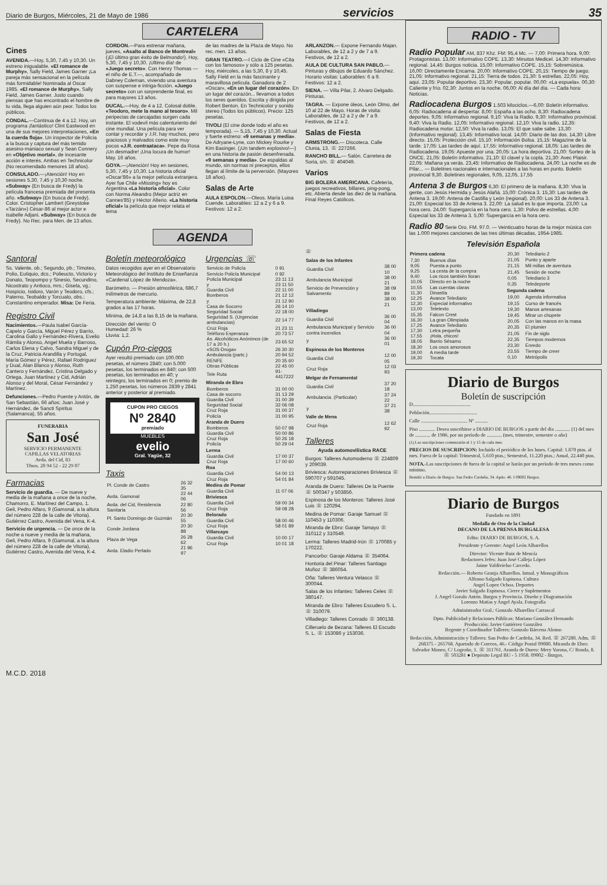Diario de Burgos, Miércoles, 21 de Mayo de 1986 servicios 35
CARTELERA
Cines
AVENIDA.—Hoy, 5,30, 7,45 y 10,30. Un estreno inigualable. «El romance de Murphy», Sally Field, James Garner ¡La pareja más sensacional en la película más formidable! Nominada al Oscar 1985. «El romance de Murphy», Sally Field, James Garner. Justo cuando piensas que has encontrado el hombre de tu vida, llega alguien aún peor. Todos los públicos.
CONDAL.—Continua de 4 a 12. Hoy, un programa ¡fantástico! Clint Eastwood en una de sus mejores interpretaciones, «En la cuerda floja». Un inspector de Policía a la busca y captura del más temido asesino-maniaco sexual y Sean Connery en «Objetivo mortal», de incesante acción e interés. Ambas en Technicolor (No recomendado menores 18 años).
CONSULADO.—¡Atención! Hoy en sesiones 5,30, 7,45 y 10,30 noche. «Subway» (En busca de Fredy) la película francesa premiada del presenta año. «Subway» (En busca de Fredy). Color. Cristopher Lambert (Greystoke «Tarzán») César-86 al mejor actor e Isabelle Adjani. «Subway» (En busca de Fredy). No Rec. para Men. de 13 años.
CORDON.—Para estrenar mañana, jueves, «Asalto al Banco de Montreal» (¡El último gran éxito de Belmondo!). Hoy, 5,30, 7,45 y 10,30. ¡Ultimo día! de «Juego secreto». Con Henry Thomas —el niño de E.T.—, acompañado de Dabney Coleman, viviendo una aventura con suspense e intriga-ficción. «Juego secreto» con un sorprendente final, es para mayores 13 años.
DUCAL.—Hoy, de 4 a 12. Colosal doble. «Teodoro, mete la mano al tesoro». Mil peripecias de carcajadas surgen cada instante. El vodevil más calenturiento del cine mundial. Una película para ver contar y recordar y J.R. hay muchos, pero graciosos y malvados como este muy pocos «J.R. contraataca». Pepe da Rosa ¡Un desmadre! ¡Una locura de humor! May. 16 años.
GOYA.—¡Atención! Hoy en sesiones, 5,30, 7,45 y 10,30. La historia oficial «Oscar'86» a la mejor película extranjera. Ayer fue Chile «Missing» hoy es Argentina «La historia oficial». Color con Norma Aleandro (Mejor actriz en Cannes'85) y Héctor Alterio. «La historia oficial» la película que mejor relata el tema
de las madres de la Plaza de Mayo. No rec. men. 13 años.
GRAN TEATRO.—I Ciclo de Cine «Cita con los famosos» y sólo a 125 pesetas. Hoy, miércoles, a las 5,30, 8 y 10,45. Sally Field en la más fascinante y maravillosa película. Ganadora de 2 «Oscar», «En un lugar del corazón». En un lugar del corazón... llevamos a todos los seres queridos. Escrita y dirigida por Robert Benton. En Technicolor y sonido stereo (Todos los públicos). Precio: 125 pesetas.
TIVOLI (El cine donde todo el año es temporada). — 5,15, 7,45 y 10,30. Actual y fuerte estreno: «9 semanas y media». De Adryane-Lyne, con Mickey Rourke y Kim Basinger. (¡Un tandem explosivo!—) en una historia de pasión desenfrenada. «9 semanas y media». De espaldas al mundo, sin normas ni preceptos, ellos llegan al límite de la perversión. (Mayores 18 años).
Salas de Arte
AULA ESPOLON.—Oleos. María Luisa Cuende. Laborables: 12 a 2 y 6 a 9. Festivos: 12 a 2.
ARLANZON.— Expone Fernando Majan. Laborables, de 12 a 2 y de 7 a 9. Festivos, de 12 a 2.
AULA DE CULTURA SAN PABLO.— Pinturas y dibujos de Eduardo Sánchez. Horario visitas: Laborables: 6 a 9. Festivos: 12 a 2.
SIENA. — Villa Pilar, 2. Alvaro Delgado. Pinturas.
TAGRA. — Expone óleos, León Olmo, del 10 al 22 de Mayo. Horas de visita: Laborables, de 12 a 2 y de 7 a 9. Festivos, de 12 a 2.
Salas de Fiesta
ARMSTRONG.— Discoteca. Calle Clunia, 13. ☏ 227266.
RANCHO BILL.— Salón. Carretera de Soria, s/n. ☏ 404049.
Varios
BIG BOLERA AMERICANA. Cafetería, juegos recreativos, billares, ping-pong, etc. Abierta desde las diez de la mañana. Final Reyes Católicos.
AGENDA
Santoral
Ss. Valente, ob.; Segundo, pb.; Timoteo, Polio, Eutiquio, dcs.; Polieucto, Victorio y Donato, Teopompo y Sinesio, Secundino, Nicostrato y Antioco, mrs.; Gisela, vg.; Hospicio, Isidoro, Varón y Teodoro, cfs.; Paterno, Teobaldo y Torcuato, obs.; Constantino emperador. Misa: De Feria.
Registro Civil
Nacimientos.—Paula Isabel García-Capelo y García, Miguel Pérez y Barrio, Carolina Gallo y Fernández-Rivera, Evelio Rámila y Alonso, Angel Muela y Barroso, Carlos Elena y Calvo, Sandra Miguel y de la Cruz, Patricia Arandilla y Portugal, María Gómez y Pérez, Rafael Rodríguez y Dual, Alan Blanco y Alonso, Ruth Cantero y Fernández, Cristina Delgado y Ortega, Juan Martínez y Cid, Adrián Alonso y del Moral, César Fernández y Martínez.
Defunciones.—Pedro Puente y Antón, de San Sebastián, 66 años; Juan José y Hernández, de Sancti Spiritus (Salamanca), 55 años.
FUNERARIA
San José
SERVICIO PERMANENTE
CAPILLAS VELATORIAS
Avda. del Cid, 83
Tfnos. 20 94 52 - 22 29 07
Farmacias
Servicio de guardia. — De nueve y media de la mañana a once de la noche, Chamorro, E. Martínez del Campo, 1. Geli, Pedro Alfaro, 9 (Gamonal, a la altura del número 228 de la calle de Vitoria). Gutiérrez Castro, Avenida del Vena, K-4.
Servicio de urgencia. — De once de la noche a nueve y media de la mañana, Geli, Pedro Alfaro, 9 (Gamonal, a la altura del número 228 de la calle de Vitoria). Gutiérrez Castro, Avenida del Vena, K-4.
Boletín meteorológico
Datos recogidos ayer en el Observatorio Meteorológico del Instituto de Enseñanza «Cardenal López de Mendoza».
Barómetro. — Presión atmosférica, 686,7 milímetros de mercurio.
Temperatura ambiente: Máxima, de 22,8 grados a las 17 horas.
Mínima, de 14,8 a las 8,15 de la mañana.
Dirección del viento: O
Humedad: 26 %
Lluvia: 1,2.
Cupón Pro-ciegos
Ayer resultó premiado con 100.000 pesetas, el número 2840; con 5.000 pesetas, los terminados en 840; con 500 pesetas, los terminados en 40; y reintegro, los terminados en 0; premio de 1.250 pesetas, los números 2839 y 2841 anterior y posterior al premiado.
CUPON PRO CIEGOS
Nº 2840
premiado
MUEBLES
evelio
Gral. Yagüe, 32
Taxis
| Pl. Conde de Castro | 26 32 35 |
| Avda. Gamonal | 22 44 06 |
| Avda. del Cid, Residencia Sanitaria | 22 80 56 |
| Pl. Santo Domingo de Guzmán | 20 30 55 |
| Conde Jordana | 20 30 88 |
| Plaza de Vega | 26 28 62 |
| Avda. Eladio Perlado | 21 96 97 |
Urgencias ☏
| Servicio de Policía | 0 91 |
| Servicio Policía Municipal | 0 92 |
| Policía Municipal | 23 11 13 |
| y | 23 11 50 |
| Guardia Civil | 22 11 00 |
| Bomberos | 21 12 12 |
| y | 21 12 90 |
| Casa de Socorro | 26 14 10 |
| Seguridad Social | 22 18 00 |
| Seguridad S. (Urgencias ambulancias) | 22 14 77 |
| Cruz Roja | 21 23 11 |
| Teléfono Esperanza | 20 73 57 |
| As. Alcohólicos Anónimos (de 17 a 20 h.) | 23 65 52 |
| «SOS-Droga» | 26 30 30 |
| Ambulancia (partc.) | 20 94 52 |
| RENFE | 20 35 60 |
| Obras Públicas | 22 45 00 |
| Tele Ruta | 91-4417222 |
| Miranda de Ebro | |
| Bomberos | 31 00 00 |
| Casa de socorro | 31 13 29 |
| Guardia Civil | 31 00 39 |
| Seguridad Social | 32 06 08 |
| Cruz Roja | 31 00 37 |
| Policía | 31 00 95 |
| Aranda de Duero | |
| Bomberos | 50 07 98 |
| Guardia Civil | 50 00 86 |
| Cruz Roja | 50 26 18 |
| Policía | 50 29 04 |
| Lerma | |
| Guardia Civil | 17 00 37 |
| Cruz Roja | 17 00 60 |
| Roa | |
| Guardia Civil | 54 00 13 |
| Cruz Roja | 54 01 84 |
| Medina de Pomar | |
| Guardia Civil | 11 07 06 |
| Briviesca | |
| Guardia Civil | 59 00 34 |
| Cruz Roja | 59 08 28 |
| Belorado | |
| Guardia Civil | 58 00 46 |
| Cruz Roja | 58 01 89 |
| Villarcayo | |
| Guardia Civil | 10 00 17 |
| Cruz Roja | 10 01 18 |
☏
| Salas de los Infantes | |
| --- | --- |
| Guardia Civil | 38 00 10 |
| Ambulancia Municipal | 38 00 21 |
| Servicio de Prevención y Salvamento | 38 09 89 |
| | 38 00 21 |
| Villadiego | |
| Guardia Civil | 36 00 04 |
| Ambulancia Municipal y Servicio contra incendios | 36 00 04 |
| y | 36 00 01 |
| Espinosa de los Monteros | |
| Guardia Civil | 12 00 05 |
| Cruz Roja | 12 03 93 |
| Melgar de Fernamental | |
| Guardia Civil | 37 20 18 |
| Ambulancia. (Particular) | 37 24 22 |
| y | 37 21 38 |
| Valle de Mena | |
| Cruz Roja | 12 62 92 |
Talleres
Ayuda automovilística RACE
Burgos: Talleres Automoderno ☏ 224809 y 209039.
Briviesca: Autorreparaciones Briviesca ☏ 590707 y 591045.
Aranda de Duero: Talleres De la Puente ☏ 500347 y 503856.
Espinosa de los Monteros: Talleres José Luis ☏ 120294.
Medina de Pomar: Garaje Samuel ☏ 110453 y 110306.
Miranda de Ebro: Garaje Tamayo ☏ 310112 y 310549.
Lerma: Talleres Madrid-Irún ☏ 170085 y 170222.
Pancorbo: Garaje Aldama ☏ 354064.
Hontoria del Pinar: Talleres Santiago Muñoz ☏ 386054.
Oña: Talleres Ventura Velasco ☏ 300044.
Salas de los Infantes: Talleres Celes ☏ 380147.
Miranda de Ebro: Talleres Escudero S. L. ☏ 310079.
Villadiego: Talleres Conrado ☏ 360138.
Cilleruelo de Bezana: Talleres El Escudo S. L. ☏ 153086 y 153036.
RADIO - TV
Radio Popular AM, 837 Khz. FM: 95,4 Mc. — 7,00: Primera hora. 9,00: Protagonistas. 13,00: Informativo COPE. 13,30: Minutos Medicel. 14,30: Informativo regional. 14,45: Burgos noticia. 15,00: Informativo COPE. 15,15: Sobremúsica. 16,00: Directamente Encarna. 20,00: Informativo COPE. 20,15: Tiempo de juego. 21,05: Informativo regional. 21,15: Tierra de todos. 21,30: 5 estrellas. 22,05: Hoy, aquí. 23,05: Popular deportivo. 23,30: Popular, popular. 00,00: «La espuela». 00,30: Caliente y frío. 02,30: Juntos en la noche. 06,00: Al día del día. — Cada hora: Noticias.
Radiocadena Burgos 1.503 kilociclos.—6,00: Boletín informativo. 6,05: Radiocadena al despertar. 8,00: España a las ocho. 8,30: Radiocadena deportes. 9,05: Informativo regional. 9,10: Viva la Radio. 9,30: Informativo provincial. 9,40: Viva la Radio. 12,05: Informativo regional. 12,10: Viva la radio. 12,35: Radiocadena motor. 12,50: Viva la radio. 13,05: El que sabe sabe. 13,30: (Informativo regional). 13,45: Informativo local. 14,00: Diario de las dos. 14,30: Libre directo. 15,05: Protección civil. 15,10: Información Bolsa. 15,15: Magazine de la tarde. 17,05: Las tardes de aquí. 17,55: Informativo regional. 18,05: Las tardes de Radiocadena. 19,05: Apueste por una. 20,05: La hora deportiva. 21,00: Sorteo de la ONCE. 21,05: Boletín informativo. 21,10: El clavel y la copla. 21,30: Avec Plaisir. 22,05: Mañana ya verás. 23,45: Informativo de Radiocadena. 24,00: La noche es de Pilar... — Boletines nacionales e internacionales a las horas en punto. Boletín provincial 9,30. Boletines regionales, 9,05, 12,05, 17,55
Antena 3 de Burgos 6,30: El primero de la mañana. 8,30: Viva la gente, con Jesús Hermida y Jesús Alañá. 15,00: Crónica 3. 15,30: Las tardes de Antena 3. 19,00: Antena de Castilla y León (regional). 20,00: Los 33 de Antena 3. 21,00: Especial los 33 de Antena 3. 22,00: La salud es lo que importa. 23,00: La hora cero. 24,00: Supergarcía en la hora cero. 1,30: Polvo de estrellas. 4,00: Especial los 33 de Antena 3. 5,00: Supergarcía en la hora cero.
Radio 80 Serie Oro. FM. 97.0. — Veinticuatro horas de la mejor música con las 1.000 mejores canciones de las tres últimas décadas, 1954-1985.
Televisión Española
| Primera cadena | |
| --- | --- |
| 7,30 | Buenos días |
| 9,05 | Puesta a punto |
| 9,25 | La cesta de la compra |
| 9,40 | Los ricos también lloran |
| 10,05 | Directo en la noche |
| 10,55 | Las cuentas claras |
| 11,30 | Dinastía |
| 12,25 | Avance Telediario |
| 12,30 | Especial informativo |
| 13,00 | Teletexto |
| 15,35 | Falcon Crest |
| 16,30 | La gran Olimpiada |
| 17,25 | Avance Telediario |
| 17,30 | Letra pequeña |
| 17,55 | ¡Hola, chicos! |
| 18,05 | Barrio Sésamo |
| 18,30 | Los osos amorosos |
| 19,00 | A media tarde |
| 19,30 | Tocata |
| 20,30 | Telediario 2 |
| 21,05 | Punto y aparte |
| 21,15 | Mil millas de aventura |
| 21,45 | Sesión de noche |
| 0,05 | Telediario 3 |
| 0,35 | Teledeporte |
| Segunda cadena | |
| 19,00 | Agenda informativa |
| 19,15 | Curso de francés |
| 19,30 | Manos artesanas |
| 19,45 | Mirar un chupete |
| 20,05 | Con las manos en la masa |
| 20,35 | El plumier |
| 21,05 | Fin de siglo |
| 22,35 | Tiempos modernos |
| 23,30 | Enredo |
| 23,55 | Tiempo de creer |
| 0,10 | Metrópolis |
Diario de Burgos
Boletín de suscripción
D..............................................
Población......................................
Calle ..................................... Nº ..........
Piso ............. Desea suscribirse a DIARIO DE BURGOS a partir del día ............ (1) del mes de ............ de 1986, por un período de ............ (mes, trimestre, semestre o año)
(1) Las suscripciones comenzarán el 1 y 15 de cada mes.
PRECIOS DE SUSCRIPCION: Incluido el periódico de los lunes. Capital: 1.870 ptas. al mes. Fuera de la capital: Trimestral, 5.610 ptas.; Semestral, 11.220 ptas.; Anual, 22.440 ptas.
NOTA.-Las suscripciones de fuera de la capital se harán por un período de tres meses como mínimo.
Remitir a Diario de Burgos. San Pedro Cardeña, 34. Apdo. 46. I 09002 Burgos.
Diario de Burgos
Fundado en 1891
Medalla de Oro de la Ciudad
DECANO DE LA PRENSA BURGALESA
Edita: DIARIO DE BURGOS, S. A.
Presidente y Gerente: Angel León Albarellos
Director: Vicente Ruiz de Mencía
Redactores Jefes: Juan José Calleja López
Jaime Valdivielso Carcedo.
Redacción.— Roberto Granja Albarellos. Intnal. y Monográficos
Alfonso Salgado Espinosa. Cultura
Angel Lopez Ochoa. Deportes
Javier Salgado Espinosa. Cierre y Suplementos
J. Angel Gozalo Antón. Burgos y Provincia. Diseño y Diagramación
Lorenzo Matías y Angel Ayala. Fotografía
Administrador Gral.: Gonzalo Albarellos Carrascal
Dpto. Publicidad y Relaciones Públicas: Mariano González Hernando
Producción: Javier Gutiérrez González
Regente y Coordinador Talleres: Gonzalo Bárcena Alonso
Redacción, Administración y Talleres: San Pedro de Cardeña, 34. Red. ☏ 267280. Adm. ☏ 268375 - 265768. Apartado de Correos, 46.- Código Postal 09080. Miranda de Ebro: Salvador Moneo, C/ Logroño, 1. ☏ 311761. Aranda de Duero: Mery Varona, C/ Ronda, 8. ☏ 503281 ● Depósito Legal BU - 5 1958. 09002 - Burgos.
M.C.D. 2018